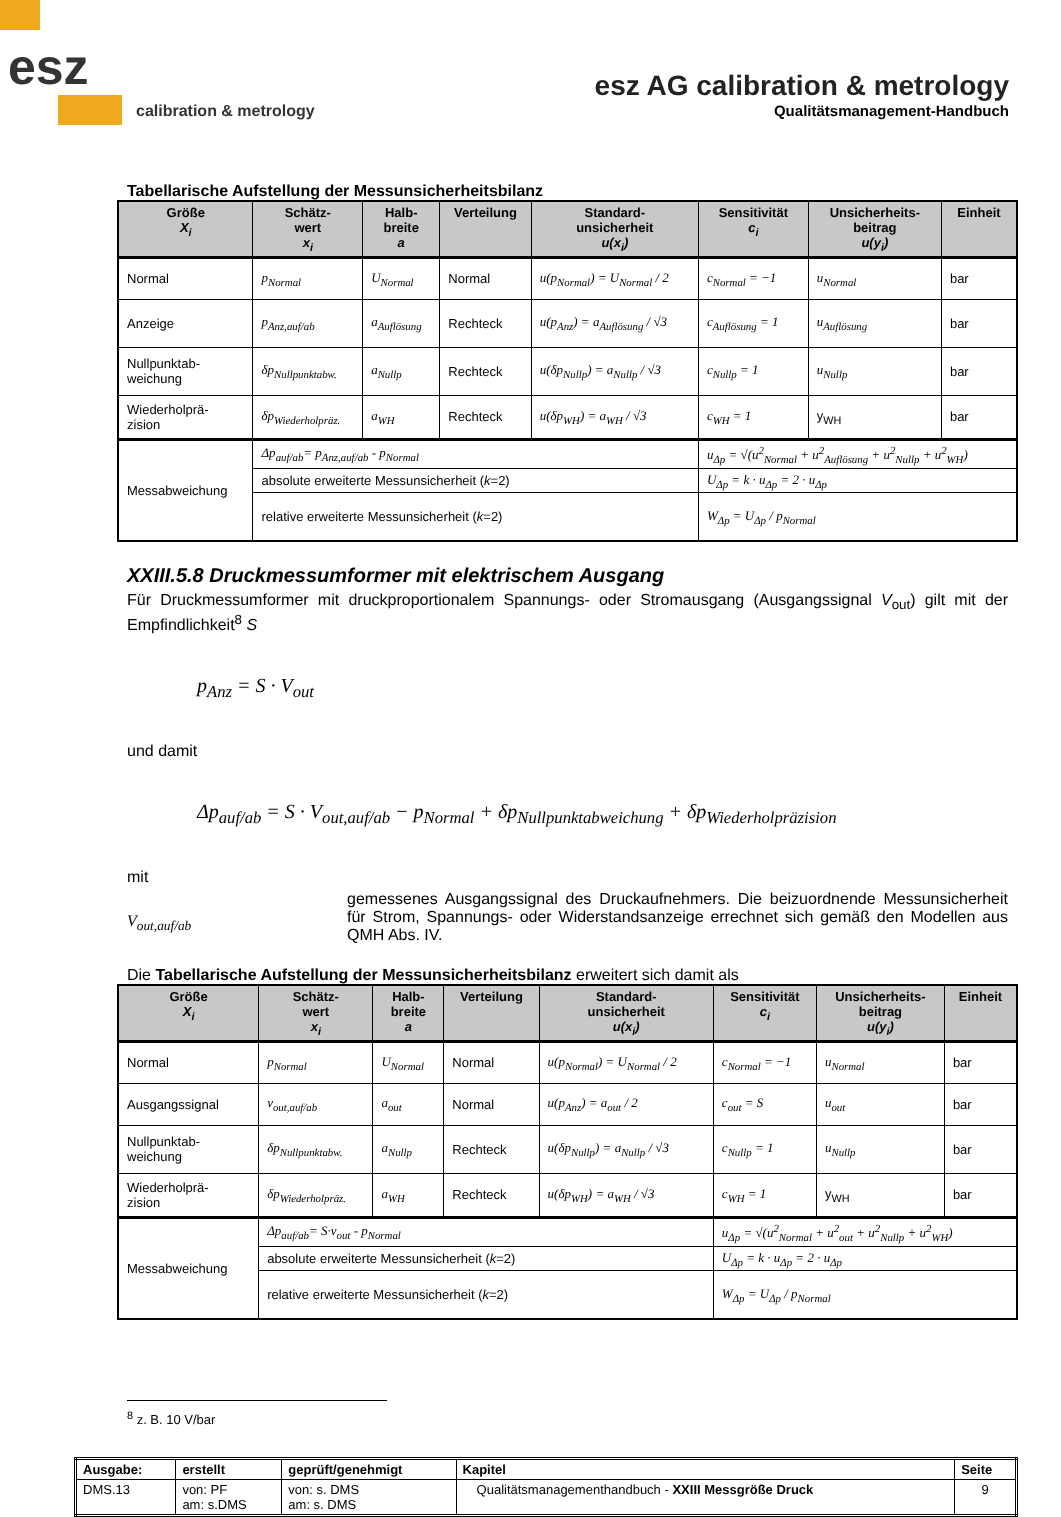esz
calibration & metrology
esz AG calibration & metrology
Qualitätsmanagement-Handbuch
Tabellarische Aufstellung der Messunsicherheitsbilanz
| Größe X<sub>i</sub> | Schätz- wert x<sub>i</sub> | Halb- breite a | Verteilung | Standard- unsicherheit u(x<sub>i</sub>) | Sensitivität c<sub>i</sub> | Unsicherheits- beitrag u(y<sub>i</sub>) | Einheit |
| --- | --- | --- | --- | --- | --- | --- | --- |
| Normal | p<sub>Normal</sub> | U<sub>Normal</sub> | Normal | u(p<sub>Normal</sub>) = U<sub>Normal</sub> / 2 | c<sub>Normal</sub> = −1 | u<sub>Normal</sub> | bar |
| Anzeige | p<sub>Anz,auf/ab</sub> | a<sub>Auflösung</sub> | Rechteck | u(p<sub>Anz</sub>) = a<sub>Auflösung</sub> / √3 | c<sub>Auflösung</sub> = 1 | u<sub>Auflösung</sub> | bar |
| Nullpunktab- weichung | δp<sub>Nullpunktabw.</sub> | a<sub>Nullp</sub> | Rechteck | u(δp<sub>Nullp</sub>) = a<sub>Nullp</sub> / √3 | c<sub>Nullp</sub> = 1 | u<sub>Nullp</sub> | bar |
| Wiederholprä- zision | δp<sub>Wiederholpräz.</sub> | a<sub>WH</sub> | Rechteck | u(δp<sub>WH</sub>) = a<sub>WH</sub> / √3 | c<sub>WH</sub> = 1 | y<sub>WH</sub> | bar |
| Messabweichung | Δp<sub>auf/ab</sub>= p<sub>Anz,auf/ab</sub> - p<sub>Normal</sub> | | | | u<sub>Δp</sub> = √(u<sup>2</sup><sub>Normal</sub> + u<sup>2</sup><sub>Auflösung</sub> + u<sup>2</sup><sub>Nullp</sub> + u<sup>2</sup><sub>WH</sub>) | | |
| | absolute erweiterte Messunsicherheit ( k =2) | | | | U<sub>Δp</sub> = k · u<sub>Δp</sub> = 2 · u<sub>Δp</sub> | | |
| | relative erweiterte Messunsicherheit ( k =2) | | | | W<sub>Δp</sub> = U<sub>Δp</sub> / p<sub>Normal</sub> | | |
XXIII.5.8 Druckmessumformer mit elektrischem Ausgang
Für Druckmessumformer mit druckproportionalem Spannungs- oder Stromausgang (Ausgangssignal V<sub>out</sub>) gilt mit der Empfindlichkeit<sup>8</sup> S
p<sub>Anz</sub> = S · V<sub>out</sub>
und damit
Δp<sub>auf/ab</sub> = S · V<sub>out,auf/ab</sub> − p<sub>Normal</sub> + δp<sub>Nullpunktabweichung</sub> + δp<sub>Wiederholpräzision</sub>
mit
V<sub>out,auf/ab</sub>
gemessenes Ausgangssignal des Druckaufnehmers. Die beizuordnende Messunsicherheit für Strom, Spannungs- oder Widerstandsanzeige errechnet sich gemäß den Modellen aus QMH Abs. IV.
Die Tabellarische Aufstellung der Messunsicherheitsbilanz erweitert sich damit als
| Größe X<sub>i</sub> | Schätz- wert x<sub>i</sub> | Halb- breite a | Verteilung | Standard- unsicherheit u(x<sub>i</sub>) | Sensitivität c<sub>i</sub> | Unsicherheits- beitrag u(y<sub>i</sub>) | Einheit |
| --- | --- | --- | --- | --- | --- | --- | --- |
| Normal | p<sub>Normal</sub> | U<sub>Normal</sub> | Normal | u(p<sub>Normal</sub>) = U<sub>Normal</sub> / 2 | c<sub>Normal</sub> = −1 | u<sub>Normal</sub> | bar |
| Ausgangssignal | v<sub>out,auf/ab</sub> | a<sub>out</sub> | Normal | u(p<sub>Anz</sub>) = a<sub>out</sub> / 2 | c<sub>out</sub> = S | u<sub>out</sub> | bar |
| Nullpunktab- weichung | δp<sub>Nullpunktabw.</sub> | a<sub>Nullp</sub> | Rechteck | u(δp<sub>Nullp</sub>) = a<sub>Nullp</sub> / √3 | c<sub>Nullp</sub> = 1 | u<sub>Nullp</sub> | bar |
| Wiederholprä- zision | δp<sub>Wiederholpräz.</sub> | a<sub>WH</sub> | Rechteck | u(δp<sub>WH</sub>) = a<sub>WH</sub> / √3 | c<sub>WH</sub> = 1 | y<sub>WH</sub> | bar |
| Messabweichung | Δp<sub>auf/ab</sub>= S·v<sub>out</sub> - p<sub>Normal</sub> | | | | u<sub>Δp</sub> = √(u<sup>2</sup><sub>Normal</sub> + u<sup>2</sup><sub>out</sub> + u<sup>2</sup><sub>Nullp</sub> + u<sup>2</sup><sub>WH</sub>) | | |
| | absolute erweiterte Messunsicherheit ( k =2) | | | | U<sub>Δp</sub> = k · u<sub>Δp</sub> = 2 · u<sub>Δp</sub> | | |
| | relative erweiterte Messunsicherheit ( k =2) | | | | W<sub>Δp</sub> = U<sub>Δp</sub> / p<sub>Normal</sub> | | |
<sup>8</sup> z. B. 10 V/bar
| Ausgabe: | erstellt | geprüft/genehmigt | Kapitel | Seite |
| DMS.13 | von: PF am: s.DMS | von: s. DMS am: s. DMS | Qualitätsmanagementhandbuch - XXIII Messgröße Druck | 9 |